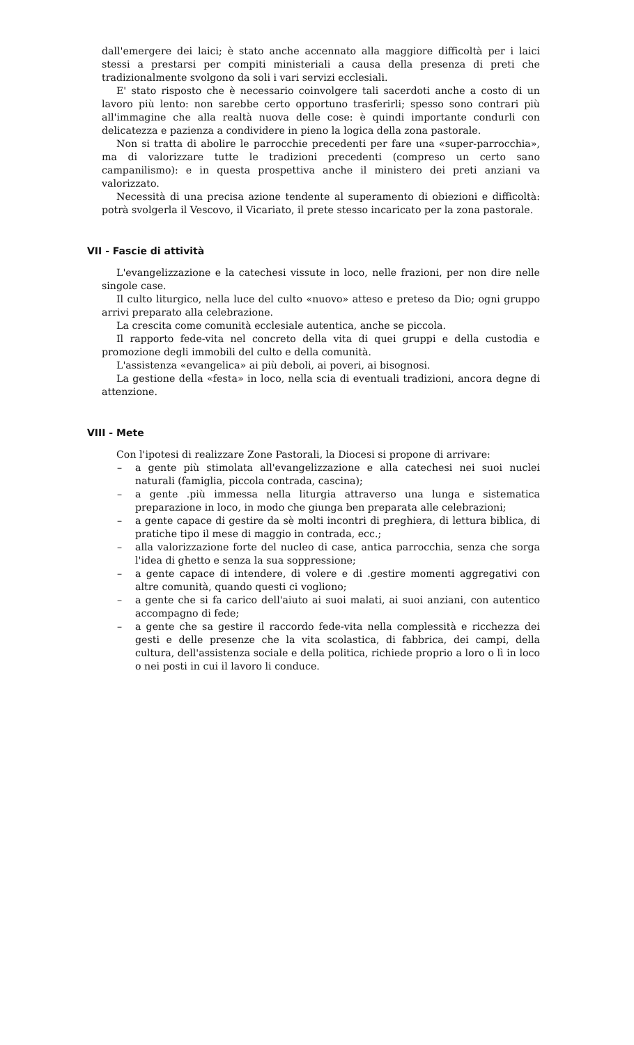dall'emergere dei laici; è stato anche accennato alla maggiore difficoltà per i laici stessi a prestarsi per compiti ministeriali a causa della presenza di preti che tradizionalmente svolgono da soli i vari servizi ecclesiali.
E' stato risposto che è necessario coinvolgere tali sacerdoti anche a costo di un lavoro più lento: non sarebbe certo opportuno trasferirli; spesso sono contrari più all'immagine che alla realtà nuova delle cose: è quindi importante condurli con delicatezza e pazienza a condividere in pieno la logica della zona pastorale.
Non si tratta di abolire le parrocchie precedenti per fare una «super-parrocchia», ma di valorizzare tutte le tradizioni precedenti (compreso un certo sano campanilismo): e in questa prospettiva anche il ministero dei preti anziani va valorizzato.
Necessità di una precisa azione tendente al superamento di obiezioni e difficoltà: potrà svolgerla il Vescovo, il Vicariato, il prete stesso incaricato per la zona pastorale.
VII - Fascie di attività
L'evangelizzazione e la catechesi vissute in loco, nelle frazioni, per non dire nelle singole case.
Il culto liturgico, nella luce del culto «nuovo» atteso e preteso da Dio; ogni gruppo arrivi preparato alla celebrazione.
La crescita come comunità ecclesiale autentica, anche se piccola.
Il rapporto fede-vita nel concreto della vita di quei gruppi e della custodia e promozione degli immobili del culto e della comunità.
L'assistenza «evangelica» ai più deboli, ai poveri, ai bisognosi.
La gestione della «festa» in loco, nella scia di eventuali tradizioni, ancora degne di attenzione.
VIII - Mete
Con l'ipotesi di realizzare Zone Pastorali, la Diocesi si propone di arrivare:
– a gente più stimolata all'evangelizzazione e alla catechesi nei suoi nuclei naturali (famiglia, piccola contrada, cascina);
– a gente .più immessa nella liturgia attraverso una lunga e sistematica preparazione in loco, in modo che giunga ben preparata alle celebrazioni;
– a gente capace di gestire da sè molti incontri di preghiera, di lettura biblica, di pratiche tipo il mese di maggio in contrada, ecc.;
– alla valorizzazione forte del nucleo di case, antica parrocchia, senza che sorga l'idea di ghetto e senza la sua soppressione;
– a gente capace di intendere, di volere e di .gestire momenti aggregativi con altre comunità, quando questi ci vogliono;
– a gente che si fa carico dell'aiuto ai suoi malati, ai suoi anziani, con autentico accompagno di fede;
– a gente che sa gestire il raccordo fede-vita nella complessità e ricchezza dei gesti e delle presenze che la vita scolastica, di fabbrica, dei campi, della cultura, dell'assistenza sociale e della politica, richiede proprio a loro o lì in loco o nei posti in cui il lavoro li conduce.